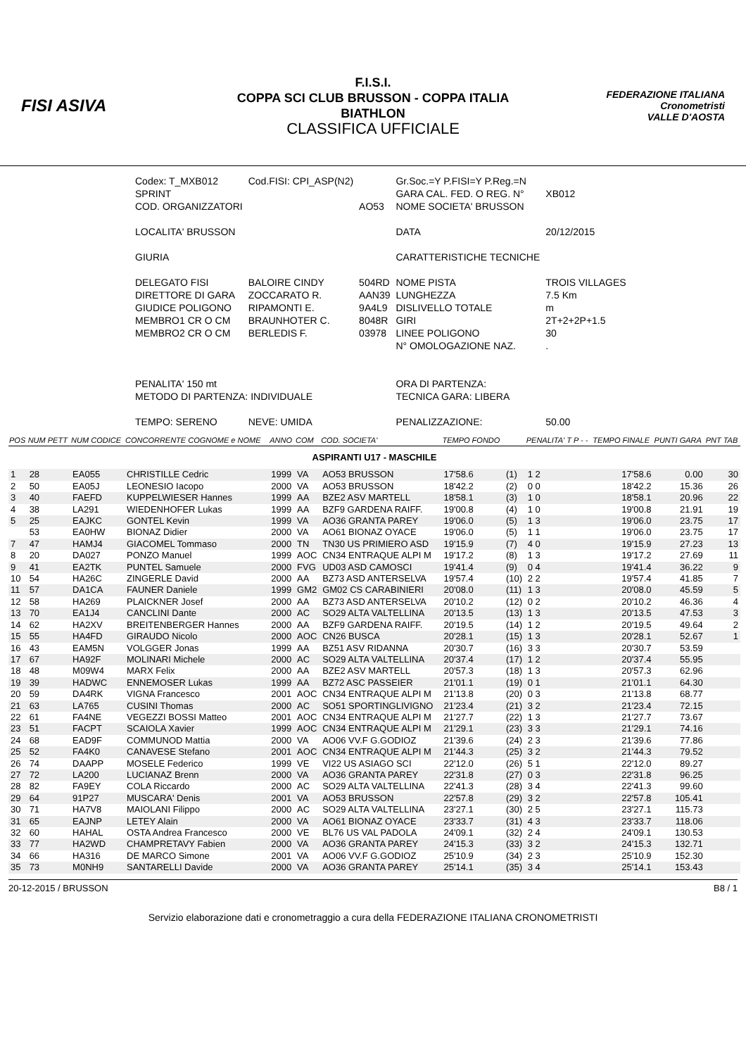FISI ASIVA
F.I.S.I.
COPPA SCI CLUB BRUSSON - COPPA ITALIA
BIATHLON
CLASSIFICA UFFICIALE
FEDERAZIONE ITALIANA
Cronometristi
VALLE D'AOSTA
| Codex: T_MXB012 | Cod.FISI: CPI_ASP(N2) | | Gr.Soc.=Y P.FISI=Y P.Reg.=N | |
| SPRINT | | | GARA CAL. FED. O REG. N° | XB012 |
| COD. ORGANIZZATORI | | AO53 | NOME SOCIETA' BRUSSON | |
| LOCALITA' BRUSSON | | | DATA | 20/12/2015 |
| GIURIA | | | CARATTERISTICHE TECNICHE | |
| DELEGATO FISI | BALOIRE CINDY | 504RD | NOME PISTA | TROIS VILLAGES |
| DIRETTORE DI GARA | ZOCCARATO R. | AAN39 | LUNGHEZZA | 7.5 Km |
| GIUDICE POLIGONO | RIPAMONTI E. | 9A4L9 | DISLIVELLO TOTALE | m |
| MEMBRO1 CR O CM | BRAUNHOTER C. | 8048R | GIRI | 2T+2+2P+1.5 |
| MEMBRO2 CR O CM | BERLEDIS F. | 03978 | LINEE POLIGONO | 30 |
| | | | N° OMOLOGAZIONE NAZ. | . |
| PENALITA' 150 mt | | | ORA DI PARTENZA: | |
| METODO DI PARTENZA: INDIVIDUALE | | | TECNICA GARA: LIBERA | |
| TEMPO: SERENO | NEVE: UMIDA | | PENALIZZAZIONE: | 50.00 |
| POS | NUM PETT | NUM CODICE | CONCORRENTE COGNOME e NOME | ANNO | COM | COD. SOCIETA' | TEMPO FONDO | | PENALITA' T P - - | TEMPO FINALE | PUNTI GARA | PNT TAB |
| --- | --- | --- | --- | --- | --- | --- | --- | --- | --- | --- | --- | --- |
| ASPIRANTI U17 - MASCHILE | | | | | | | | | | | | |
| 1 | 28 | EA055 | CHRISTILLE Cedric | 1999 | VA | AO53 BRUSSON | 17'58.6 | (1) | 1 2 | 17'58.6 | 0.00 | 30 |
| 2 | 50 | EA05J | LEONESIO Iacopo | 2000 | VA | AO53 BRUSSON | 18'42.2 | (2) | 0 0 | 18'42.2 | 15.36 | 26 |
| 3 | 40 | FAEFD | KUPPELWIESER Hannes | 1999 | AA | BZE2 ASV MARTELL | 18'58.1 | (3) | 1 0 | 18'58.1 | 20.96 | 22 |
| 4 | 38 | LA291 | WIEDENHOFER Lukas | 1999 | AA | BZF9 GARDENA RAIFF. | 19'00.8 | (4) | 1 0 | 19'00.8 | 21.91 | 19 |
| 5 | 25 | EAJKC | GONTEL Kevin | 1999 | VA | AO36 GRANTA PAREY | 19'06.0 | (5) | 1 3 | 19'06.0 | 23.75 | 17 |
| | 53 | EA0HW | BIONAZ Didier | 2000 | VA | AO61 BIONAZ OYACE | 19'06.0 | (5) | 1 1 | 19'06.0 | 23.75 | 17 |
| 7 | 47 | HAMJ4 | GIACOMEL Tommaso | 2000 | TN | TN30 US PRIMIERO ASD | 19'15.9 | (7) | 4 0 | 19'15.9 | 27.23 | 13 |
| 8 | 20 | DA027 | PONZO Manuel | 1999 | AOC | CN34 ENTRAQUE ALPI M | 19'17.2 | (8) | 1 3 | 19'17.2 | 27.69 | 11 |
| 9 | 41 | EA2TK | PUNTEL Samuele | 2000 | FVG | UD03 ASD CAMOSCI | 19'41.4 | (9) | 0 4 | 19'41.4 | 36.22 | 9 |
| 10 | 54 | HA26C | ZINGERLE David | 2000 | AA | BZ73 ASD ANTERSELVA | 19'57.4 | (10) | 2 2 | 19'57.4 | 41.85 | 7 |
| 11 | 57 | DA1CA | FAUNER Daniele | 1999 | GM2 | GM02 CS CARABINIERI | 20'08.0 | (11) | 1 3 | 20'08.0 | 45.59 | 5 |
| 12 | 58 | HA269 | PLAICKNER Josef | 2000 | AA | BZ73 ASD ANTERSELVA | 20'10.2 | (12) | 0 2 | 20'10.2 | 46.36 | 4 |
| 13 | 70 | EA1J4 | CANCLINI Dante | 2000 | AC | SO29 ALTA VALTELLINA | 20'13.5 | (13) | 1 3 | 20'13.5 | 47.53 | 3 |
| 14 | 62 | HA2XV | BREITENBERGER Hannes | 2000 | AA | BZF9 GARDENA RAIFF. | 20'19.5 | (14) | 1 2 | 20'19.5 | 49.64 | 2 |
| 15 | 55 | HA4FD | GIRAUDO Nicolo | 2000 | AOC | CN26 BUSCA | 20'28.1 | (15) | 1 3 | 20'28.1 | 52.67 | 1 |
| 16 | 43 | EAM5N | VOLGGER Jonas | 1999 | AA | BZ51 ASV RIDANNA | 20'30.7 | (16) | 3 3 | 20'30.7 | 53.59 | |
| 17 | 67 | HA92F | MOLINARI Michele | 2000 | AC | SO29 ALTA VALTELLINA | 20'37.4 | (17) | 1 2 | 20'37.4 | 55.95 | |
| 18 | 48 | M09W4 | MARX Felix | 2000 | AA | BZE2 ASV MARTELL | 20'57.3 | (18) | 1 3 | 20'57.3 | 62.96 | |
| 19 | 39 | HADWC | ENNEMOSER Lukas | 1999 | AA | BZ72 ASC PASSEIER | 21'01.1 | (19) | 0 1 | 21'01.1 | 64.30 | |
| 20 | 59 | DA4RK | VIGNA Francesco | 2001 | AOC | CN34 ENTRAQUE ALPI M | 21'13.8 | (20) | 0 3 | 21'13.8 | 68.77 | |
| 21 | 63 | LA765 | CUSINI Thomas | 2000 | AC | SO51 SPORTINGLIVIGNO | 21'23.4 | (21) | 3 2 | 21'23.4 | 72.15 | |
| 22 | 61 | FA4NE | VEGEZZI BOSSI Matteo | 2001 | AOC | CN34 ENTRAQUE ALPI M | 21'27.7 | (22) | 1 3 | 21'27.7 | 73.67 | |
| 23 | 51 | FACPT | SCAIOLA Xavier | 1999 | AOC | CN34 ENTRAQUE ALPI M | 21'29.1 | (23) | 3 3 | 21'29.1 | 74.16 | |
| 24 | 68 | EAD9F | COMMUNOD Mattia | 2000 | VA | AO06 VV.F G.GODIOZ | 21'39.6 | (24) | 2 3 | 21'39.6 | 77.86 | |
| 25 | 52 | FA4K0 | CANAVESE Stefano | 2001 | AOC | CN34 ENTRAQUE ALPI M | 21'44.3 | (25) | 3 2 | 21'44.3 | 79.52 | |
| 26 | 74 | DAAPP | MOSELE Federico | 1999 | VE | VI22 US ASIAGO SCI | 22'12.0 | (26) | 5 1 | 22'12.0 | 89.27 | |
| 27 | 72 | LA200 | LUCIANAZ Brenn | 2000 | VA | AO36 GRANTA PAREY | 22'31.8 | (27) | 0 3 | 22'31.8 | 96.25 | |
| 28 | 82 | FA9EY | COLA Riccardo | 2000 | AC | SO29 ALTA VALTELLINA | 22'41.3 | (28) | 3 4 | 22'41.3 | 99.60 | |
| 29 | 64 | 91P27 | MUSCARA' Denis | 2001 | VA | AO53 BRUSSON | 22'57.8 | (29) | 3 2 | 22'57.8 | 105.41 | |
| 30 | 71 | HA7V8 | MAIOLANI Filippo | 2000 | AC | SO29 ALTA VALTELLINA | 23'27.1 | (30) | 2 5 | 23'27.1 | 115.73 | |
| 31 | 65 | EAJNP | LETEY Alain | 2000 | VA | AO61 BIONAZ OYACE | 23'33.7 | (31) | 4 3 | 23'33.7 | 118.06 | |
| 32 | 60 | HAHAL | OSTA Andrea Francesco | 2000 | VE | BL76 US VAL PADOLA | 24'09.1 | (32) | 2 4 | 24'09.1 | 130.53 | |
| 33 | 77 | HA2WD | CHAMPRETAVY Fabien | 2000 | VA | AO36 GRANTA PAREY | 24'15.3 | (33) | 3 2 | 24'15.3 | 132.71 | |
| 34 | 66 | HA316 | DE MARCO Simone | 2001 | VA | AO06 VV.F G.GODIOZ | 25'10.9 | (34) | 2 3 | 25'10.9 | 152.30 | |
| 35 | 73 | M0NH9 | SANTARELLI Davide | 2000 | VA | AO36 GRANTA PAREY | 25'14.1 | (35) | 3 4 | 25'14.1 | 153.43 | |
20-12-2015 / BRUSSON B8 / 1
Servizio elaborazione dati e cronometraggio a cura della FEDERAZIONE ITALIANA CRONOMETRISTI